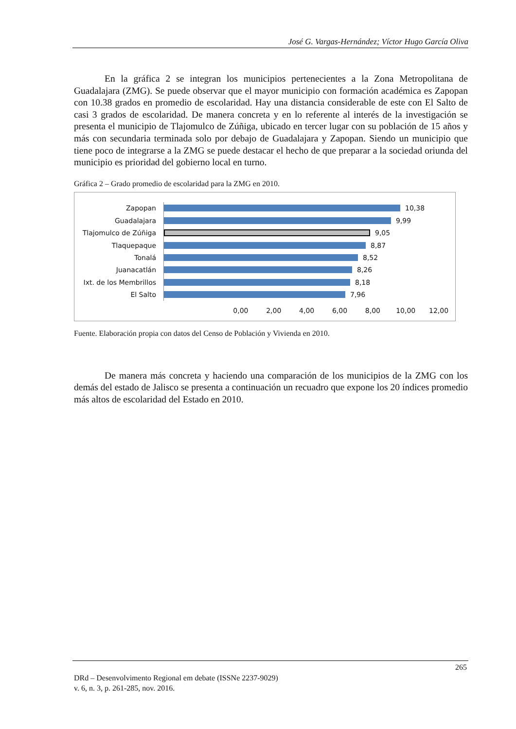José G. Vargas-Hernández; Víctor Hugo García Oliva
En la gráfica 2 se integran los municipios pertenecientes a la Zona Metropolitana de Guadalajara (ZMG). Se puede observar que el mayor municipio con formación académica es Zapopan con 10.38 grados en promedio de escolaridad. Hay una distancia considerable de este con El Salto de casi 3 grados de escolaridad. De manera concreta y en lo referente al interés de la investigación se presenta el municipio de Tlajomulco de Zúñiga, ubicado en tercer lugar con su población de 15 años y más con secundaria terminada solo por debajo de Guadalajara y Zapopan. Siendo un municipio que tiene poco de integrarse a la ZMG se puede destacar el hecho de que preparar a la sociedad oriunda del municipio es prioridad del gobierno local en turno.
Gráfica 2 – Grado promedio de escolaridad para la ZMG en 2010.
Zapopan
10,38
Guadalajara
9,99
Tlajomulco de Zúñiga
9,05
Tlaquepaque
8,87
Tonalá
8,52
Juanacatlán
8,26
Ixt. de los Membrillos
8,18
El Salto
7,96
0,00 2,00 4,00 6,00 8,00 10,00 12,00
Fuente. Elaboración propia con datos del Censo de Población y Vivienda en 2010.
De manera más concreta y haciendo una comparación de los municipios de la ZMG con los demás del estado de Jalisco se presenta a continuación un recuadro que expone los 20 índices promedio más altos de escolaridad del Estado en 2010.
265
DRd – Desenvolvimento Regional em debate (ISSNe 2237-9029)
v. 6, n. 3, p. 261-285, nov. 2016.